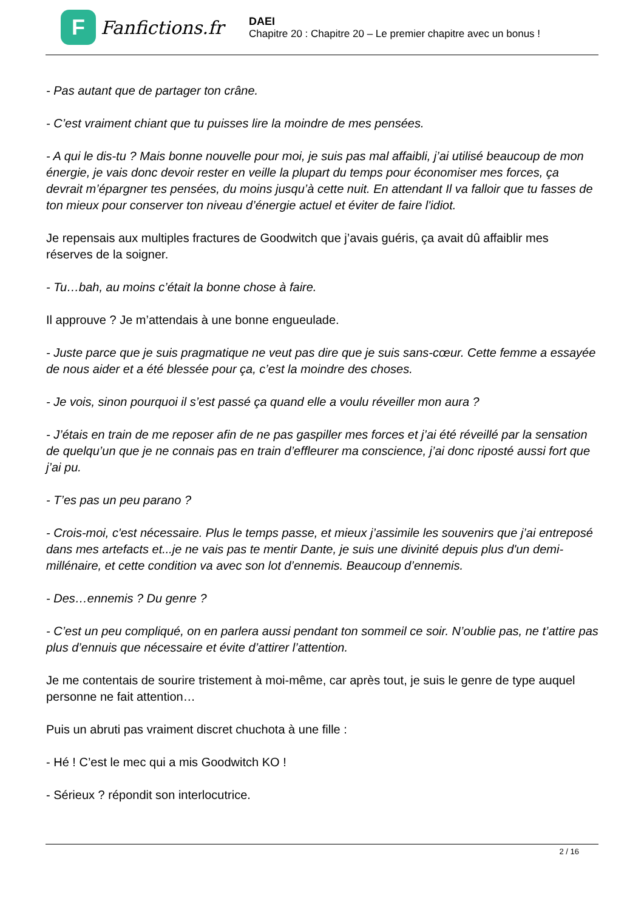F
Fanfictions.fr
DAEI
Chapitre 20 : Chapitre 20 – Le premier chapitre avec un bonus !
- Pas autant que de partager ton crâne.
- C’est vraiment chiant que tu puisses lire la moindre de mes pensées.
- A qui le dis-tu ? Mais bonne nouvelle pour moi, je suis pas mal affaibli, j’ai utilisé beaucoup de mon énergie, je vais donc devoir rester en veille la plupart du temps pour économiser mes forces, ça devrait m’épargner tes pensées, du moins jusqu’à cette nuit. En attendant Il va falloir que tu fasses de ton mieux pour conserver ton niveau d’énergie actuel et éviter de faire l'idiot.
Je repensais aux multiples fractures de Goodwitch que j’avais guéris, ça avait dû affaiblir mes réserves de la soigner.
- Tu…bah, au moins c’était la bonne chose à faire.
Il approuve ? Je m’attendais à une bonne engueulade.
- Juste parce que je suis pragmatique ne veut pas dire que je suis sans-cœur. Cette femme a essayée de nous aider et a été blessée pour ça, c’est la moindre des choses.
- Je vois, sinon pourquoi il s’est passé ça quand elle a voulu réveiller mon aura ?
- J’étais en train de me reposer afin de ne pas gaspiller mes forces et j’ai été réveillé par la sensation de quelqu’un que je ne connais pas en train d’effleurer ma conscience, j’ai donc riposté aussi fort que j’ai pu.
- T’es pas un peu parano ?
- Crois-moi, c'est nécessaire. Plus le temps passe, et mieux j’assimile les souvenirs que j’ai entreposé dans mes artefacts et...je ne vais pas te mentir Dante, je suis une divinité depuis plus d'un demi-millénaire, et cette condition va avec son lot d’ennemis. Beaucoup d’ennemis.
- Des…ennemis ? Du genre ?
- C’est un peu compliqué, on en parlera aussi pendant ton sommeil ce soir. N’oublie pas, ne t’attire pas plus d’ennuis que nécessaire et évite d’attirer l’attention.
Je me contentais de sourire tristement à moi-même, car après tout, je suis le genre de type auquel personne ne fait attention…
Puis un abruti pas vraiment discret chuchota à une fille :
- Hé ! C’est le mec qui a mis Goodwitch KO !
- Sérieux ? répondit son interlocutrice.
2 / 16